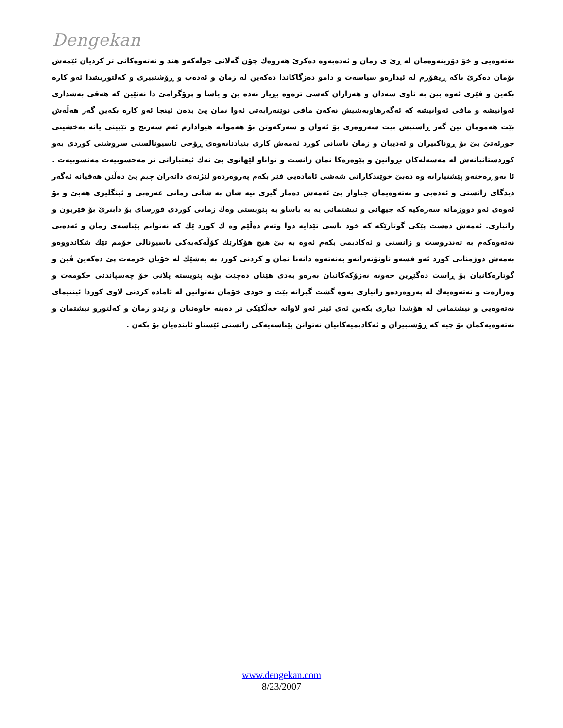Dengekan
نەتەوەیی و خۆ دۆزینەوەمان لە ڕێ ی زمان و ئەدەبەوە دەکرێ هەروەك چۆن گەلانی جولەکەو هند و نەتەوەکانی تر کردیان ئێمەش بۆمان دەکرێ باکە ڕیفۆرم لە ئیدارەو سیاسەت و دامو دەزگاکاندا دەکەین لە زمان و ئەدەب و ڕۆشنبیری و کەلتوریشدا ئەو کارە بکەین و فێری ئەوە بین بە ناوی سەدان و هەزاران کەسی ترەوە بڕیار نەدە ین و یاسا و پرۆگرامێ دا نەنێین کە هەقی بەشداری ئەوانیشە و مافی ئەوانیشە کە ئەگەرهاوبەشیش نەکەن مافی نوێنەرایەتی ئەوا نمان پێ بدەن ئینجا ئەو کارە بکەین گەر هەڵەش بێت هەمومان نین گەر ڕاستیش بیت سەروەری بۆ ئەوان و سەرکەوتن بۆ هەموانە هیوادارم ئەم سەرنج و تێبینی یانە بەخشینی جورئەتێ بێ بۆ ڕوناکبیران و ئەدیبان و زمان ناسانی کورد ئەمەش کاری بنیادنانەوەی ڕۆحی ناسیونالستی سروشتی کوردی یەو کوردستانیانەش لە مەسەلەکان بڕوانین و پێوەرەکا نمان زانست و تواناو لێهاتوی بێ نەك ئیعتباراتی تر مەحسوبیەت مەنسوبیەت . ئا بەو ڕەخنەو پێشنیارانە وە دەبێ خوێندکارانی شەشی ئامادەیی فێر بکەم پەروەردەو لێژنەی دانەران چیم پێ دەڵێن هەڤیانە ئەگەر دیدگای زانستی و ئەدەبی و نەتەوەیمان جیاواز بێ ئەمەش دەمار گیری نیە شان بە شانی زمانی عەرەبی و ئینگلیزی هەبێ و بۆ ئەوەی ئەو دووزمانە سەرەکیە کە جیهانی و نیشتمانی یە بە یاساو بە پێویستی وەك زمانی کوردی قورسای بۆ دابنرێ بۆ فێربون و زانیاری. ئەمەش دەست پێکی گوتارێکە کە خود ناسی تێدایە دوا وتەم دەڵێم وە ك کورد ێك کە نەتوانم پێناسەی زمان و ئەدەبی نەتەوەکەم بە تەندروست و زانستی و ئەکادیمی بکەم ئەوە بە بێ هیچ هۆکارێك کۆڵەکەیەکی ناسیونالی خۆمم تێك شکاندووەو بەمەش دوژمنانی کورد ئەو قسەو ناونۆتەرانەو بەنەتەوە دانەنا نمان و کردنی کورد بە بەشێك لە خۆیان خزمەت پێ دەکەین ڤین و گوتارەکانیان بۆ ڕاست دەگێڕین خەونە نەزۆکەکانیان بەرەو بەدی هێنان دەچێت بۆیە پێویستە پلانی خۆ چەسپاندنی حکومەت و وەزارەت و نەتەوەیەك لە پەروەردەو زانیاری یەوە گشت گیرانە بێت و خودی خۆمان نەتوانین لە ئامادە کردنی لاوی کوردا ئینتیمای نەتەوەیی و نیشتمانی لە هۆشدا دیاری بکەین ئەی ئیتر ئەو لاوانە خەڵکێکی تر دەبنە خاوەنیان و زێدو زمان و کەلتورو نیشتمان و نەتەوەیەکمان بۆ چیە کە ڕۆشنبیران و ئەکادیمیەکانیان نەتوانن پێناسەیەکی زانستی ئێستاو ئایندەیان بۆ بکەن .
www.dengekan.com
8/23/2007